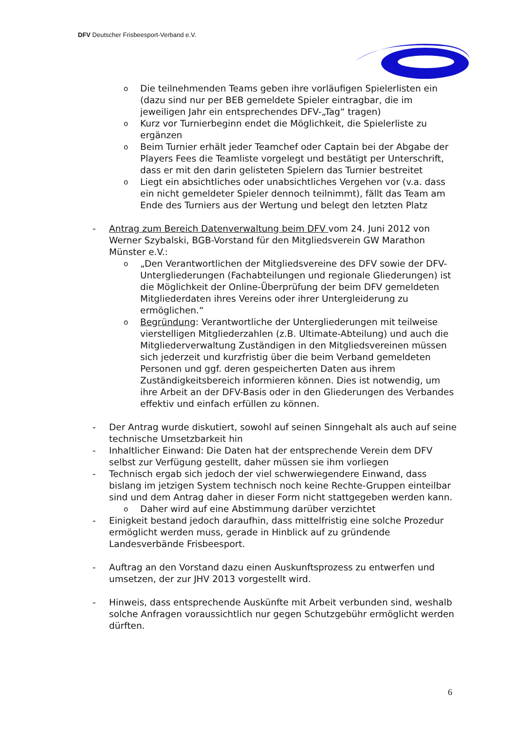DFV Deutscher Frisbeesport-Verband e.V.
o Die teilnehmenden Teams geben ihre vorläufigen Spielerlisten ein (dazu sind nur per BEB gemeldete Spieler eintragbar, die im jeweiligen Jahr ein entsprechendes DFV-„Tag“ tragen)
o Kurz vor Turnierbeginn endet die Möglichkeit, die Spielerliste zu ergänzen
o Beim Turnier erhält jeder Teamchef oder Captain bei der Abgabe der Players Fees die Teamliste vorgelegt und bestätigt per Unterschrift, dass er mit den darin gelisteten Spielern das Turnier bestreitet
o Liegt ein absichtliches oder unabsichtliches Vergehen vor (v.a. dass ein nicht gemeldeter Spieler dennoch teilnimmt), fällt das Team am Ende des Turniers aus der Wertung und belegt den letzten Platz
- Antrag zum Bereich Datenverwaltung beim DFV vom 24. Juni 2012 von Werner Szybalski, BGB-Vorstand für den Mitgliedsverein GW Marathon Münster e.V.:
o „Den Verantwortlichen der Mitgliedsvereine des DFV sowie der DFV-Untergliederungen (Fachabteilungen und regionale Gliederungen) ist die Möglichkeit der Online-Überprüfung der beim DFV gemeldeten Mitgliederdaten ihres Vereins oder ihrer Untergleiderung zu ermöglichen.“
o Begründung: Verantwortliche der Untergliederungen mit teilweise vierstelligen Mitgliederzahlen (z.B. Ultimate-Abteilung) und auch die Mitgliederverwaltung Zuständigen in den Mitgliedsvereinen müssen sich jederzeit und kurzfristig über die beim Verband gemeldeten Personen und ggf. deren gespeicherten Daten aus ihrem Zuständigkeitsbereich informieren können. Dies ist notwendig, um ihre Arbeit an der DFV-Basis oder in den Gliederungen des Verbandes effektiv und einfach erfüllen zu können.
- Der Antrag wurde diskutiert, sowohl auf seinen Sinngehalt als auch auf seine technische Umsetzbarkeit hin
- Inhaltlicher Einwand: Die Daten hat der entsprechende Verein dem DFV selbst zur Verfügung gestellt, daher müssen sie ihm vorliegen
- Technisch ergab sich jedoch der viel schwerwiegendere Einwand, dass bislang im jetzigen System technisch noch keine Rechte-Gruppen einteilbar sind und dem Antrag daher in dieser Form nicht stattgegeben werden kann.
o Daher wird auf eine Abstimmung darüber verzichtet
- Einigkeit bestand jedoch daraufhin, dass mittelfristig eine solche Prozedur ermöglicht werden muss, gerade in Hinblick auf zu gründende Landesverbände Frisbeesport.
- Auftrag an den Vorstand dazu einen Auskunftsprozess zu entwerfen und umsetzen, der zur JHV 2013 vorgestellt wird.
- Hinweis, dass entsprechende Auskünfte mit Arbeit verbunden sind, weshalb solche Anfragen voraussichtlich nur gegen Schutzgebühr ermöglicht werden dürften.
6